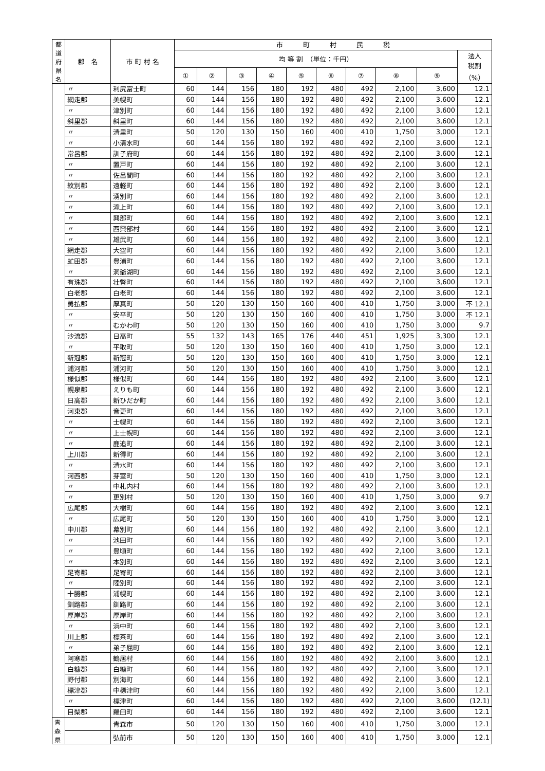| 都道府県名 | 郡 名 | 市 町 村 名 | 市 町 村 民 税 | | | | | | | | | |
| --- | --- | --- | --- | --- | --- | --- | --- | --- | --- | --- | --- | --- |
| | | | 均 等 割 （単位：千円） | | | | | | | | | 法人 税割 （%） |
| | | | ① | ② | ③ | ④ | ⑤ | ⑥ | ⑦ | ⑧ | ⑨ | |
| | 〃 | 利尻富士町 | 60 | 144 | 156 | 180 | 192 | 480 | 492 | 2,100 | 3,600 | 12.1 |
| | 網走郡 | 美幌町 | 60 | 144 | 156 | 180 | 192 | 480 | 492 | 2,100 | 3,600 | 12.1 |
| | 〃 | 津別町 | 60 | 144 | 156 | 180 | 192 | 480 | 492 | 2,100 | 3,600 | 12.1 |
| | 斜里郡 | 斜里町 | 60 | 144 | 156 | 180 | 192 | 480 | 492 | 2,100 | 3,600 | 12.1 |
| | 〃 | 清里町 | 50 | 120 | 130 | 150 | 160 | 400 | 410 | 1,750 | 3,000 | 12.1 |
| | 〃 | 小清水町 | 60 | 144 | 156 | 180 | 192 | 480 | 492 | 2,100 | 3,600 | 12.1 |
| | 常呂郡 | 訓子府町 | 60 | 144 | 156 | 180 | 192 | 480 | 492 | 2,100 | 3,600 | 12.1 |
| | 〃 | 置戸町 | 60 | 144 | 156 | 180 | 192 | 480 | 492 | 2,100 | 3,600 | 12.1 |
| | 〃 | 佐呂間町 | 60 | 144 | 156 | 180 | 192 | 480 | 492 | 2,100 | 3,600 | 12.1 |
| | 紋別郡 | 遠軽町 | 60 | 144 | 156 | 180 | 192 | 480 | 492 | 2,100 | 3,600 | 12.1 |
| | 〃 | 湧別町 | 60 | 144 | 156 | 180 | 192 | 480 | 492 | 2,100 | 3,600 | 12.1 |
| | 〃 | 滝上町 | 60 | 144 | 156 | 180 | 192 | 480 | 492 | 2,100 | 3,600 | 12.1 |
| | 〃 | 興部町 | 60 | 144 | 156 | 180 | 192 | 480 | 492 | 2,100 | 3,600 | 12.1 |
| | 〃 | 西興部村 | 60 | 144 | 156 | 180 | 192 | 480 | 492 | 2,100 | 3,600 | 12.1 |
| | 〃 | 雄武町 | 60 | 144 | 156 | 180 | 192 | 480 | 492 | 2,100 | 3,600 | 12.1 |
| | 網走郡 | 大空町 | 60 | 144 | 156 | 180 | 192 | 480 | 492 | 2,100 | 3,600 | 12.1 |
| | 虻田郡 | 豊浦町 | 60 | 144 | 156 | 180 | 192 | 480 | 492 | 2,100 | 3,600 | 12.1 |
| | 〃 | 洞爺湖町 | 60 | 144 | 156 | 180 | 192 | 480 | 492 | 2,100 | 3,600 | 12.1 |
| | 有珠郡 | 壮瞥町 | 60 | 144 | 156 | 180 | 192 | 480 | 492 | 2,100 | 3,600 | 12.1 |
| | 白老郡 | 白老町 | 60 | 144 | 156 | 180 | 192 | 480 | 492 | 2,100 | 3,600 | 12.1 |
| | 勇払郡 | 厚真町 | 50 | 120 | 130 | 150 | 160 | 400 | 410 | 1,750 | 3,000 | 不 12.1 |
| | 〃 | 安平町 | 50 | 120 | 130 | 150 | 160 | 400 | 410 | 1,750 | 3,000 | 不 12.1 |
| | 〃 | むかわ町 | 50 | 120 | 130 | 150 | 160 | 400 | 410 | 1,750 | 3,000 | 9.7 |
| | 沙流郡 | 日高町 | 55 | 132 | 143 | 165 | 176 | 440 | 451 | 1,925 | 3,300 | 12.1 |
| | 〃 | 平取町 | 50 | 120 | 130 | 150 | 160 | 400 | 410 | 1,750 | 3,000 | 12.1 |
| | 新冠郡 | 新冠町 | 50 | 120 | 130 | 150 | 160 | 400 | 410 | 1,750 | 3,000 | 12.1 |
| | 浦河郡 | 浦河町 | 50 | 120 | 130 | 150 | 160 | 400 | 410 | 1,750 | 3,000 | 12.1 |
| | 様似郡 | 様似町 | 60 | 144 | 156 | 180 | 192 | 480 | 492 | 2,100 | 3,600 | 12.1 |
| | 幌泉郡 | えりも町 | 60 | 144 | 156 | 180 | 192 | 480 | 492 | 2,100 | 3,600 | 12.1 |
| | 日高郡 | 新ひだか町 | 60 | 144 | 156 | 180 | 192 | 480 | 492 | 2,100 | 3,600 | 12.1 |
| | 河東郡 | 音更町 | 60 | 144 | 156 | 180 | 192 | 480 | 492 | 2,100 | 3,600 | 12.1 |
| | 〃 | 士幌町 | 60 | 144 | 156 | 180 | 192 | 480 | 492 | 2,100 | 3,600 | 12.1 |
| | 〃 | 上士幌町 | 60 | 144 | 156 | 180 | 192 | 480 | 492 | 2,100 | 3,600 | 12.1 |
| | 〃 | 鹿追町 | 60 | 144 | 156 | 180 | 192 | 480 | 492 | 2,100 | 3,600 | 12.1 |
| | 上川郡 | 新得町 | 60 | 144 | 156 | 180 | 192 | 480 | 492 | 2,100 | 3,600 | 12.1 |
| | 〃 | 清水町 | 60 | 144 | 156 | 180 | 192 | 480 | 492 | 2,100 | 3,600 | 12.1 |
| | 河西郡 | 芽室町 | 50 | 120 | 130 | 150 | 160 | 400 | 410 | 1,750 | 3,000 | 12.1 |
| | 〃 | 中札内村 | 60 | 144 | 156 | 180 | 192 | 480 | 492 | 2,100 | 3,600 | 12.1 |
| | 〃 | 更別村 | 50 | 120 | 130 | 150 | 160 | 400 | 410 | 1,750 | 3,000 | 9.7 |
| | 広尾郡 | 大樹町 | 60 | 144 | 156 | 180 | 192 | 480 | 492 | 2,100 | 3,600 | 12.1 |
| | 〃 | 広尾町 | 50 | 120 | 130 | 150 | 160 | 400 | 410 | 1,750 | 3,000 | 12.1 |
| | 中川郡 | 幕別町 | 60 | 144 | 156 | 180 | 192 | 480 | 492 | 2,100 | 3,600 | 12.1 |
| | 〃 | 池田町 | 60 | 144 | 156 | 180 | 192 | 480 | 492 | 2,100 | 3,600 | 12.1 |
| | 〃 | 豊頃町 | 60 | 144 | 156 | 180 | 192 | 480 | 492 | 2,100 | 3,600 | 12.1 |
| | 〃 | 本別町 | 60 | 144 | 156 | 180 | 192 | 480 | 492 | 2,100 | 3,600 | 12.1 |
| | 足寄郡 | 足寄町 | 60 | 144 | 156 | 180 | 192 | 480 | 492 | 2,100 | 3,600 | 12.1 |
| | 〃 | 陸別町 | 60 | 144 | 156 | 180 | 192 | 480 | 492 | 2,100 | 3,600 | 12.1 |
| | 十勝郡 | 浦幌町 | 60 | 144 | 156 | 180 | 192 | 480 | 492 | 2,100 | 3,600 | 12.1 |
| | 釧路郡 | 釧路町 | 60 | 144 | 156 | 180 | 192 | 480 | 492 | 2,100 | 3,600 | 12.1 |
| | 厚岸郡 | 厚岸町 | 60 | 144 | 156 | 180 | 192 | 480 | 492 | 2,100 | 3,600 | 12.1 |
| | 〃 | 浜中町 | 60 | 144 | 156 | 180 | 192 | 480 | 492 | 2,100 | 3,600 | 12.1 |
| | 川上郡 | 標茶町 | 60 | 144 | 156 | 180 | 192 | 480 | 492 | 2,100 | 3,600 | 12.1 |
| | 〃 | 弟子屈町 | 60 | 144 | 156 | 180 | 192 | 480 | 492 | 2,100 | 3,600 | 12.1 |
| | 阿寒郡 | 鶴居村 | 60 | 144 | 156 | 180 | 192 | 480 | 492 | 2,100 | 3,600 | 12.1 |
| | 白糠郡 | 白糠町 | 60 | 144 | 156 | 180 | 192 | 480 | 492 | 2,100 | 3,600 | 12.1 |
| | 野付郡 | 別海町 | 60 | 144 | 156 | 180 | 192 | 480 | 492 | 2,100 | 3,600 | 12.1 |
| | 標津郡 | 中標津町 | 60 | 144 | 156 | 180 | 192 | 480 | 492 | 2,100 | 3,600 | 12.1 |
| | 〃 | 標津町 | 60 | 144 | 156 | 180 | 192 | 480 | 492 | 2,100 | 3,600 | (12.1) |
| | 目梨郡 | 羅臼町 | 60 | 144 | 156 | 180 | 192 | 480 | 492 | 2,100 | 3,600 | 12.1 |
| 青森県 | | 青森市 | 50 | 120 | 130 | 150 | 160 | 400 | 410 | 1,750 | 3,000 | 12.1 |
| | | 弘前市 | 50 | 120 | 130 | 150 | 160 | 400 | 410 | 1,750 | 3,000 | 12.1 |